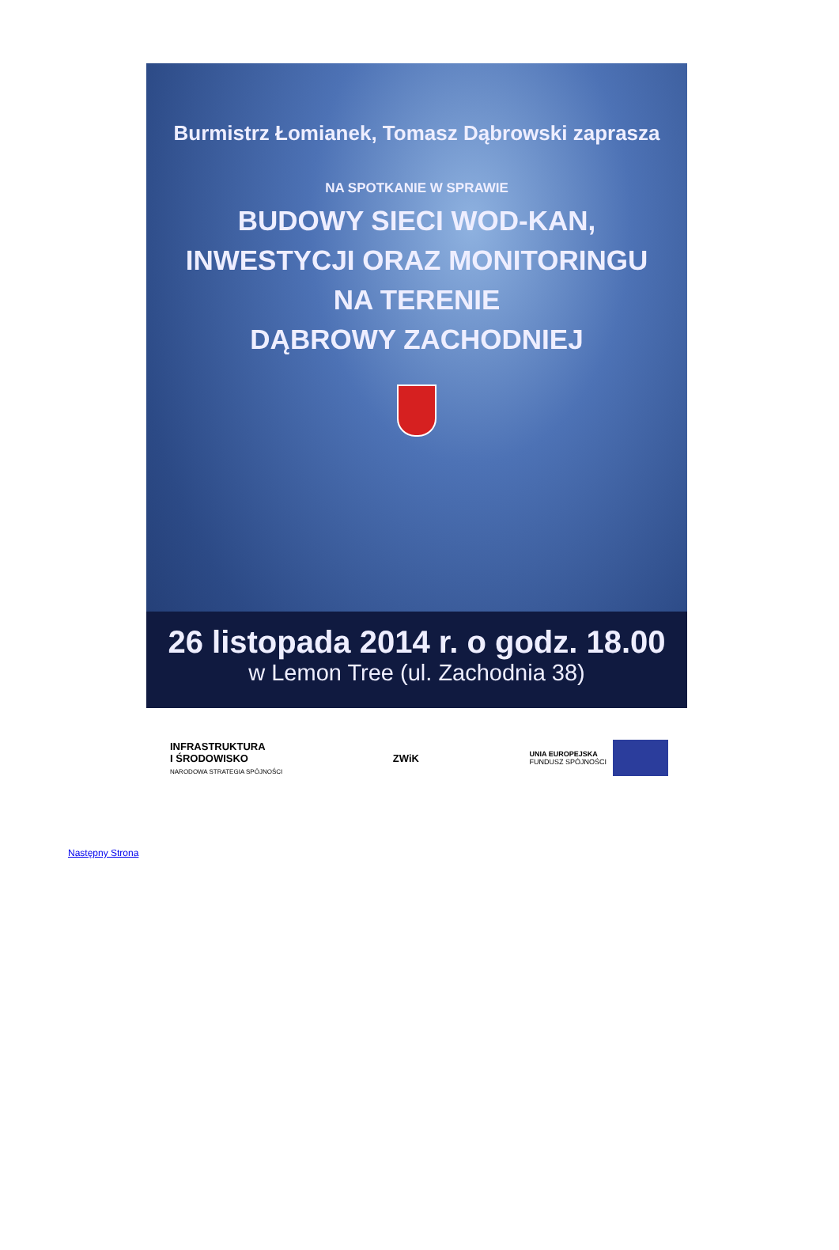Burmistrz Łomianek, Tomasz Dąbrowski zaprasza
NA SPOTKANIE W SPRAWIE
BUDOWY SIECI WOD-KAN,
INWESTYCJI ORAZ MONITORINGU
NA TERENIE
DĄBROWY ZACHODNIEJ
26 listopada 2014 r. o godz. 18.00
w Lemon Tree (ul. Zachodnia 38)
INFRASTRUKTURA
I ŚRODOWISKO
NARODOWA STRATEGIA SPÓJNOŚCI
ZWiK
UNIA EUROPEJSKA
FUNDUSZ SPÓJNOŚCI
Następny Strona